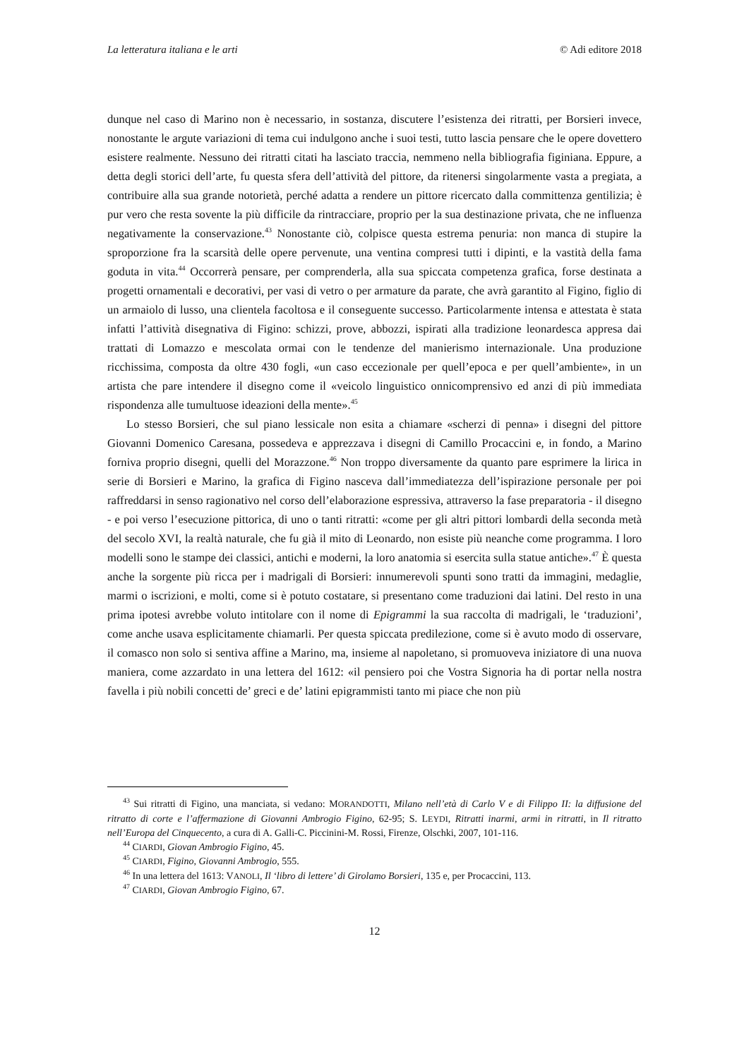La letteratura italiana e le arti © Adi editore 2018
dunque nel caso di Marino non è necessario, in sostanza, discutere l’esistenza dei ritratti, per Borsieri invece, nonostante le argute variazioni di tema cui indulgono anche i suoi testi, tutto lascia pensare che le opere dovettero esistere realmente. Nessuno dei ritratti citati ha lasciato traccia, nemmeno nella bibliografia figiniana. Eppure, a detta degli storici dell’arte, fu questa sfera dell’attività del pittore, da ritenersi singolarmente vasta a pregiata, a contribuire alla sua grande notorietà, perché adatta a rendere un pittore ricercato dalla committenza gentilizia; è pur vero che resta sovente la più difficile da rintracciare, proprio per la sua destinazione privata, che ne influenza negativamente la conservazione.<sup>43</sup> Nonostante ciò, colpisce questa estrema penuria: non manca di stupire la sproporzione fra la scarsità delle opere pervenute, una ventina compresi tutti i dipinti, e la vastità della fama goduta in vita.<sup>44</sup> Occorrerà pensare, per comprenderla, alla sua spiccata competenza grafica, forse destinata a progetti ornamentali e decorativi, per vasi di vetro o per armature da parate, che avrà garantito al Figino, figlio di un armaiolo di lusso, una clientela facoltosa e il conseguente successo. Particolarmente intensa e attestata è stata infatti l’attività disegnativa di Figino: schizzi, prove, abbozzi, ispirati alla tradizione leonardesca appresa dai trattati di Lomazzo e mescolata ormai con le tendenze del manierismo internazionale. Una produzione ricchissima, composta da oltre 430 fogli, «un caso eccezionale per quell’epoca e per quell’ambiente», in un artista che pare intendere il disegno come il «veicolo linguistico onnicomprensivo ed anzi di più immediata rispondenza alle tumultuose ideazioni della mente».<sup>45</sup>
Lo stesso Borsieri, che sul piano lessicale non esita a chiamare «scherzi di penna» i disegni del pittore Giovanni Domenico Caresana, possedeva e apprezzava i disegni di Camillo Procaccini e, in fondo, a Marino forniva proprio disegni, quelli del Morazzone.<sup>46</sup> Non troppo diversamente da quanto pare esprimere la lirica in serie di Borsieri e Marino, la grafica di Figino nasceva dall’immediatezza dell’ispirazione personale per poi raffreddarsi in senso ragionativo nel corso dell’elaborazione espressiva, attraverso la fase preparatoria - il disegno - e poi verso l’esecuzione pittorica, di uno o tanti ritratti: «come per gli altri pittori lombardi della seconda metà del secolo XVI, la realtà naturale, che fu già il mito di Leonardo, non esiste più neanche come programma. I loro modelli sono le stampe dei classici, antichi e moderni, la loro anatomia si esercita sulla statue antiche».<sup>47</sup> È questa anche la sorgente più ricca per i madrigali di Borsieri: innumerevoli spunti sono tratti da immagini, medaglie, marmi o iscrizioni, e molti, come si è potuto costatare, si presentano come traduzioni dai latini. Del resto in una prima ipotesi avrebbe voluto intitolare con il nome di Epigrammi la sua raccolta di madrigali, le ‘traduzioni’, come anche usava esplicitamente chiamarli. Per questa spiccata predilezione, come si è avuto modo di osservare, il comasco non solo si sentiva affine a Marino, ma, insieme al napoletano, si promuoveva iniziatore di una nuova maniera, come azzardato in una lettera del 1612: «il pensiero poi che Vostra Signoria ha di portar nella nostra favella i più nobili concetti de’ greci e de’ latini epigrammisti tanto mi piace che non più
<sup>43</sup> Sui ritratti di Figino, una manciata, si vedano: MORANDOTTI, Milano nell’età di Carlo V e di Filippo II: la diffusione del ritratto di corte e l’affermazione di Giovanni Ambrogio Figino, 62-95; S. LEYDI, Ritratti inarmi, armi in ritratti, in Il ritratto nell’Europa del Cinquecento, a cura di A. Galli-C. Piccinini-M. Rossi, Firenze, Olschki, 2007, 101-116.
<sup>44</sup> CIARDI, Giovan Ambrogio Figino, 45.
<sup>45</sup> CIARDI, Figino, Giovanni Ambrogio, 555.
<sup>46</sup> In una lettera del 1613: VANOLI, Il ‘libro di lettere’ di Girolamo Borsieri, 135 e, per Procaccini, 113.
<sup>47</sup> CIARDI, Giovan Ambrogio Figino, 67.
12